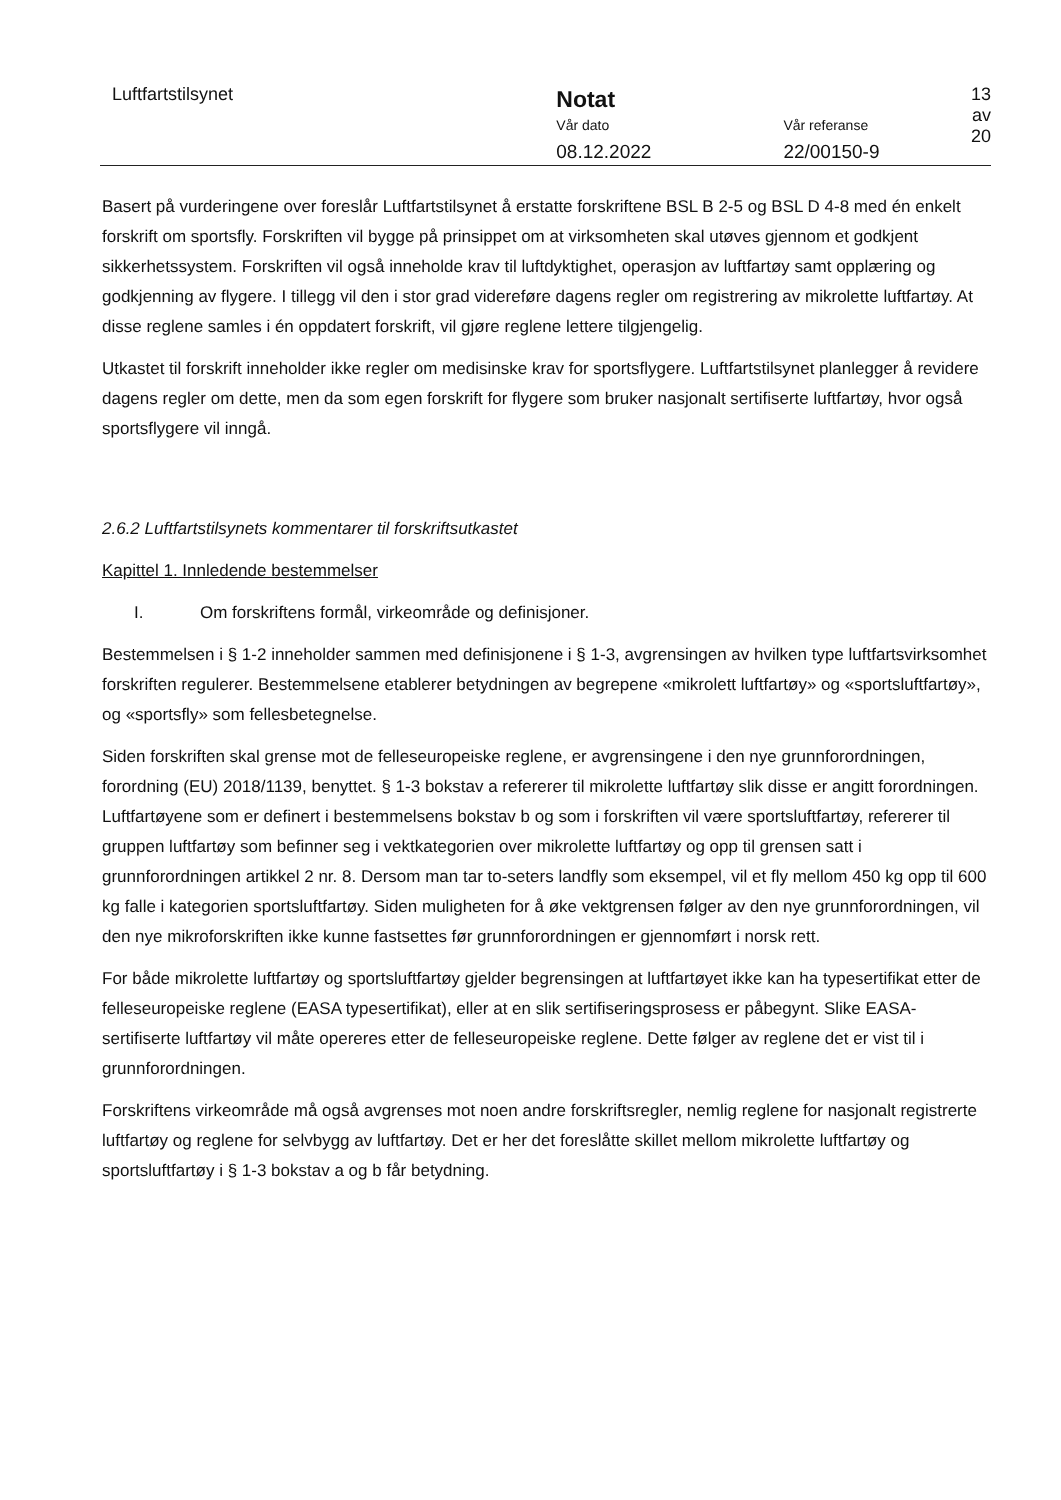Luftfartstilsynet
Notat
Vår dato
08.12.2022
Vår referanse
22/00150-9
13 av 20
Basert på vurderingene over foreslår Luftfartstilsynet å erstatte forskriftene BSL B 2-5 og BSL D 4-8 med én enkelt forskrift om sportsfly. Forskriften vil bygge på prinsippet om at virksomheten skal utøves gjennom et godkjent sikkerhetssystem. Forskriften vil også inneholde krav til luftdyktighet, operasjon av luftfartøy samt opplæring og godkjenning av flygere. I tillegg vil den i stor grad videreføre dagens regler om registrering av mikrolette luftfartøy. At disse reglene samles i én oppdatert forskrift, vil gjøre reglene lettere tilgjengelig.
Utkastet til forskrift inneholder ikke regler om medisinske krav for sportsflygere. Luftfartstilsynet planlegger å revidere dagens regler om dette, men da som egen forskrift for flygere som bruker nasjonalt sertifiserte luftfartøy, hvor også sportsflygere vil inngå.
2.6.2 Luftfartstilsynets kommentarer til forskriftsutkastet
Kapittel 1. Innledende bestemmelser
I. Om forskriftens formål, virkeområde og definisjoner.
Bestemmelsen i § 1-2 inneholder sammen med definisjonene i § 1-3, avgrensingen av hvilken type luftfartsvirksomhet forskriften regulerer. Bestemmelsene etablerer betydningen av begrepene «mikrolett luftfartøy» og «sportsluftfartøy», og «sportsfly» som fellesbetegnelse.
Siden forskriften skal grense mot de felleseuropeiske reglene, er avgrensingene i den nye grunnforordningen, forordning (EU) 2018/1139, benyttet. § 1-3 bokstav a refererer til mikrolette luftfartøy slik disse er angitt forordningen. Luftfartøyene som er definert i bestemmelsens bokstav b og som i forskriften vil være sportsluftfartøy, refererer til gruppen luftfartøy som befinner seg i vektkategorien over mikrolette luftfartøy og opp til grensen satt i grunnforordningen artikkel 2 nr. 8. Dersom man tar to-seters landfly som eksempel, vil et fly mellom 450 kg opp til 600 kg falle i kategorien sportsluftfartøy. Siden muligheten for å øke vektgrensen følger av den nye grunnforordningen, vil den nye mikroforskriften ikke kunne fastsettes før grunnforordningen er gjennomført i norsk rett.
For både mikrolette luftfartøy og sportsluftfartøy gjelder begrensingen at luftfartøyet ikke kan ha typesertifikat etter de felleseuropeiske reglene (EASA typesertifikat), eller at en slik sertifiseringsprosess er påbegynt. Slike EASA-sertifiserte luftfartøy vil måte opereres etter de felleseuropeiske reglene. Dette følger av reglene det er vist til i grunnforordningen.
Forskriftens virkeområde må også avgrenses mot noen andre forskriftsregler, nemlig reglene for nasjonalt registrerte luftfartøy og reglene for selvbygg av luftfartøy. Det er her det foreslåtte skillet mellom mikrolette luftfartøy og sportsluftfartøy i § 1-3 bokstav a og b får betydning.